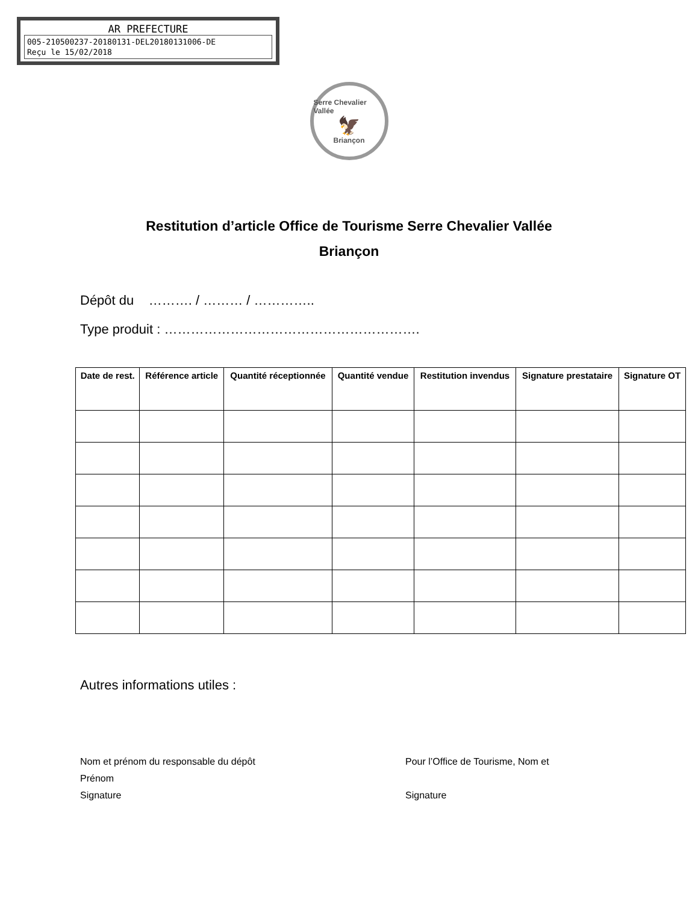AR PREFECTURE
005-210500237-20180131-DEL20180131006-DE
Reçu le 15/02/2018
Serre Chevalier Vallée
🦅
Briançon
Restitution d’article Office de Tourisme Serre Chevalier Vallée
Briançon
Dépôt du ………. / ……… / …………..
Type produit : ………………………………………………….
| Date de rest. | Référence article | Quantité réceptionnée | Quantité vendue | Restitution invendus | Signature prestataire | Signature OT |
| --- | --- | --- | --- | --- | --- | --- |
Autres informations utiles :
Nom et prénom du responsable du dépôt
Prénom
Signature
Pour l’Office de Tourisme, Nom et
Signature